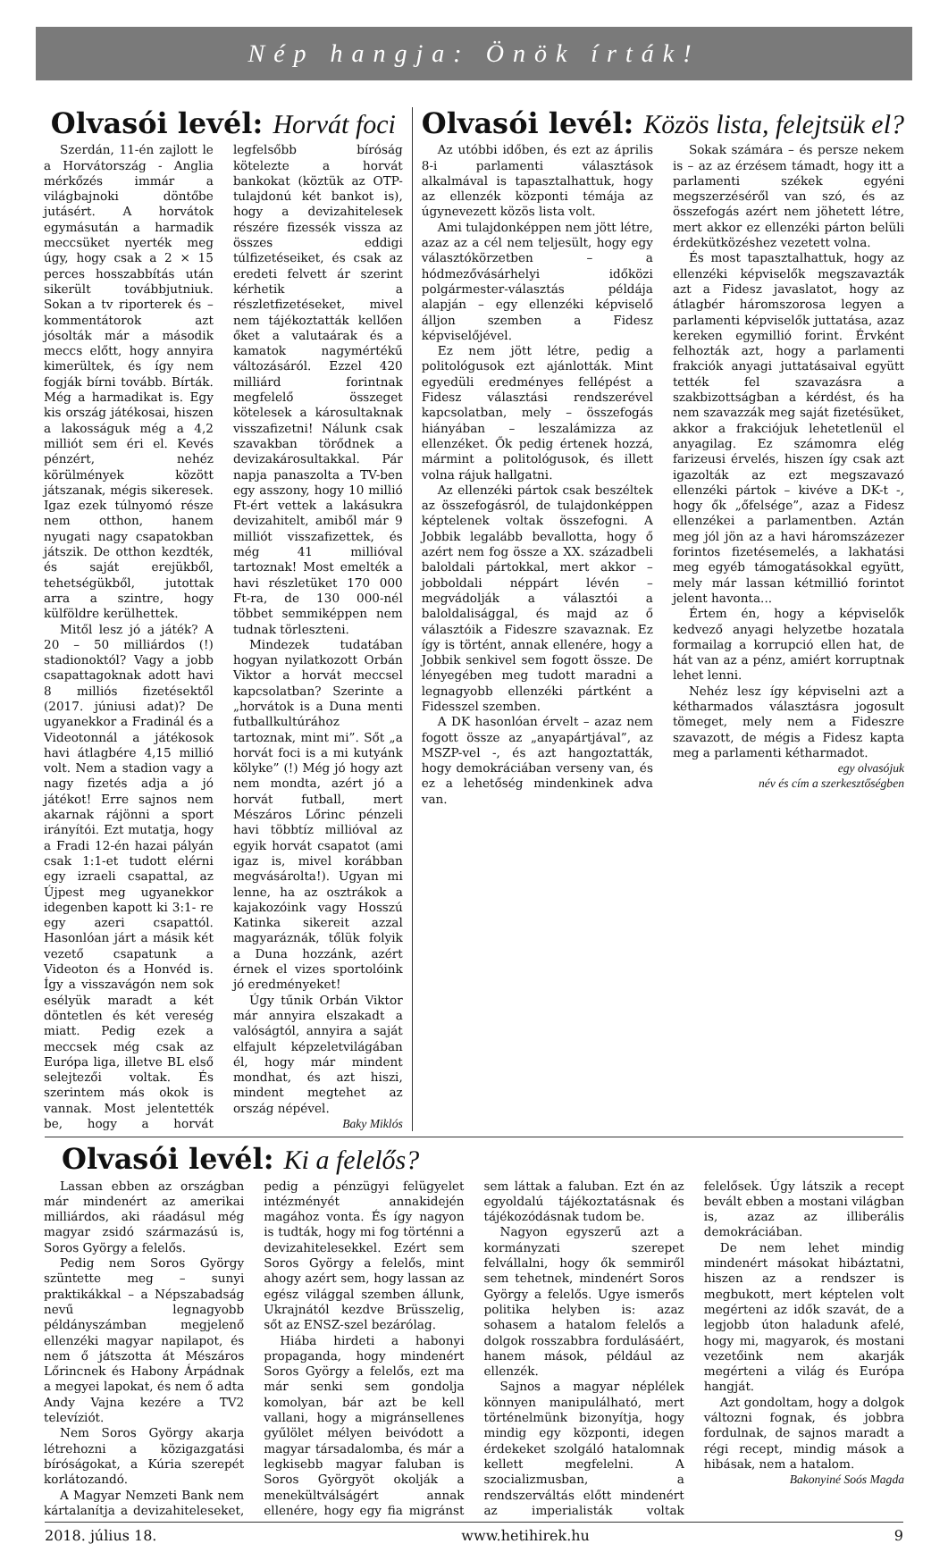Nép hangja: Önök írták!
Olvasói levél: Horvát foci
Szerdán, 11-én zajlott le a Horvátország - Anglia mérkőzés immár a világbajnoki döntőbe jutásért. A horvátok egymásután a harmadik meccsüket nyerték meg úgy, hogy csak a 2 × 15 perces hosszabbítás után sikerült továbbjutniuk. Sokan a tv riporterek és –kommentátorok azt jósolták már a második meccs előtt, hogy annyira kimerültek, és így nem fogják bírni tovább. Bírták. Még a harmadikat is. Egy kis ország játékosai, hiszen a lakosságuk még a 4,2 milliót sem éri el. Kevés pénzért, nehéz körülmények között játszanak, mégis sikeresek. Igaz ezek túlnyomó része nem otthon, hanem nyugati nagy csapatokban játszik. De otthon kezdték, és saját erejükből, tehetségükből, jutottak arra a szintre, hogy külföldre kerülhettek.
Mitől lesz jó a játék? A 20 – 50 milliárdos (!) stadionoktól? Vagy a jobb csapattagoknak adott havi 8 milliós fizetésektől (2017. júniusi adat)? De ugyanekkor a Fradinál és a Videotonnál a játékosok havi átlagbére 4,15 millió volt. Nem a stadion vagy a nagy fizetés adja a jó játékot! Erre sajnos nem akarnak rájönni a sport irányítói. Ezt mutatja, hogy a Fradi 12-én hazai pályán csak 1:1-et tudott elérni egy izraeli csapattal, az Újpest meg ugyanekkor idegenben kapott ki 3:1- re egy azeri csapattól. Hasonlóan járt a másik két vezető csapatunk a Videoton és a Honvéd is. Így a visszavágón nem sok esélyük maradt a két döntetlen és két vereség miatt. Pedig ezek a meccsek még csak az Európa liga, illetve BL első selejtezői voltak. És szerintem más okok is vannak. Most jelentették be, hogy a horvát legfelsőbb bíróság kötelezte a horvát bankokat (köztük az OTP-tulajdonú két bankot is), hogy a devizahitelesek részére fizessék vissza az összes eddigi túlfizetéseiket, és csak az eredeti felvett ár szerint kérhetik a részletfizetéseket, mivel nem tájékoztatták kellően őket a valutaárak és a kamatok nagymértékű változásáról. Ezzel 420 milliárd forintnak megfelelő összeget kötelesek a károsultaknak visszafizetni! Nálunk csak szavakban törődnek a devizakárosultakkal. Pár napja panaszolta a TV-ben egy asszony, hogy 10 millió Ft-ért vettek a lakásukra devizahitelt, amiből már 9 milliót visszafizettek, és még 41 millióval tartoznak! Most emelték a havi részletüket 170 000 Ft-ra, de 130 000-nél többet semmiképpen nem tudnak törleszteni.
Mindezek tudatában hogyan nyilatkozott Orbán Viktor a horvát meccsel kapcsolatban? Szerinte a „horvátok is a Duna menti futballkultúrához tartoznak, mint mi”. Sőt „a horvát foci is a mi kutyánk kölyke” (!) Még jó hogy azt nem mondta, azért jó a horvát futball, mert Mészáros Lőrinc pénzeli havi többtíz millióval az egyik horvát csapatot (ami igaz is, mivel korábban megvásárolta!). Ugyan mi lenne, ha az osztrákok a kajakozóink vagy Hosszú Katinka sikereit azzal magyaráznák, tőlük folyik a Duna hozzánk, azért érnek el vizes sportolóink jó eredményeket!
Úgy tűnik Orbán Viktor már annyira elszakadt a valóságtól, annyira a saját elfajult képzeletvilágában él, hogy már mindent mondhat, és azt hiszi, mindent megtehet az ország népével.
Baky Miklós
Olvasói levél: Közös lista, felejtsük el?
Az utóbbi időben, és ezt az április 8-i parlamenti választások alkalmával is tapasztalhattuk, hogy az ellenzék központi témája az úgynevezett közös lista volt.
Ami tulajdonképpen nem jött létre, azaz az a cél nem teljesült, hogy egy választókörzetben – a hódmezővásárhelyi időközi polgármester-választás példája alapján – egy ellenzéki képviselő álljon szemben a Fidesz képviselőjével.
Ez nem jött létre, pedig a politológusok ezt ajánlották. Mint egyedüli eredményes fellépést a Fidesz választási rendszerével kapcsolatban, mely – összefogás hiányában – leszalámizza az ellenzéket. Ők pedig értenek hozzá, mármint a politológusok, és illett volna rájuk hallgatni.
Az ellenzéki pártok csak beszéltek az összefogásról, de tulajdonképpen képtelenek voltak összefogni. A Jobbik legalább bevallotta, hogy ő azért nem fog össze a XX. századbeli baloldali pártokkal, mert akkor – jobboldali néppárt lévén – megvádolják a választói a baloldalisággal, és majd az ő választóik a Fideszre szavaznak. Ez így is történt, annak ellenére, hogy a Jobbik senkivel sem fogott össze. De lényegében meg tudott maradni a legnagyobb ellenzéki pártként a Fidesszel szemben.
A DK hasonlóan érvelt – azaz nem fogott össze az „anyapártjával”, az MSZP-vel -, és azt hangoztatták, hogy demokráciában verseny van, és ez a lehetőség mindenkinek adva van.
Sokak számára – és persze nekem is – az az érzésem támadt, hogy itt a parlamenti székek egyéni megszerzéséről van szó, és az összefogás azért nem jöhetett létre, mert akkor ez ellenzéki párton belüli érdeküt­közéshez vezetett volna.
És most tapasztalhattuk, hogy az ellenzéki képviselők megszavazták azt a Fidesz javaslatot, hogy az átlagbér háromszorosa legyen a parlamenti képviselők juttatása, azaz kereken egymillió forint. Érvként felhozták azt, hogy a parlamenti frakciók anyagi juttatásaival együtt tették fel szavazásra a szakbizottságban a kérdést, és ha nem szavazzák meg saját fizetésüket, akkor a frakciójuk lehetetlenül el anyagilag. Ez számomra elég farizeusi érvelés, hiszen így csak azt igazolták az ezt megszavazó ellenzéki pártok – kivéve a DK-t -, hogy ők „őfelsége”, azaz a Fidesz ellenzékei a parlamentben. Aztán meg jól jön az a havi háromszázezer forintos fizetésemelés, a lakhatási meg egyéb támogatásokkal együtt, mely már lassan kétmillió forintot jelent havonta...
Értem én, hogy a képviselők kedvező anyagi helyzetbe hozatala formailag a korrupció ellen hat, de hát van az a pénz, amiért korruptnak lehet lenni.
Nehéz lesz így képviselni azt a kétharmados választásra jogosult tömeget, mely nem a Fideszre szavazott, de mégis a Fidesz kapta meg a parlamenti kétharmadot.
egy olvasójuk
név és cím a szerkesztőségben
Olvasói levél: Ki a felelős?
Lassan ebben az országban már mindenért az amerikai milliárdos, aki ráadásul még magyar zsidó származású is, Soros György a felelős.
Pedig nem Soros György szüntette meg – sunyi praktikákkal – a Népszabadság nevű legnagyobb példányszámban megjelenő ellenzéki magyar napilapot, és nem ő játszotta át Mészáros Lőrincnek és Habony Árpádnak a megyei lapokat, és nem ő adta Andy Vajna kezére a TV2 televíziót.
Nem Soros György akarja létrehozni a közigazgatási bíróságokat, a Kúria szerepét korlátozandó.
A Magyar Nemzeti Bank nem kártalanítja a devizahiteleseket, pedig a pénzügyi felügyelet intézményét annakidején magához vonta. És így nagyon is tudták, hogy mi fog történni a devizahitelesekkel. Ezért sem Soros György a felelős, mint ahogy azért sem, hogy lassan az egész világgal szemben állunk, Ukrajnától kezdve Brüsszelig, sőt az ENSZ-szel bezárólag.
Hiába hirdeti a habonyi propaganda, hogy mindenért Soros György a felelős, ezt ma már senki sem gondolja komolyan, bár azt be kell vallani, hogy a migránsellenes gyűlölet mélyen beivódott a magyar társadalomba, és már a legkisebb magyar faluban is Soros Györgyöt okolják a menekültválságért annak ellenére, hogy egy fia migránst sem láttak a faluban. Ezt én az egyoldalú tájékoztatásnak és tájékozódásnak tudom be.
Nagyon egyszerű azt a kormányzati szerepet felvállalni, hogy ők semmiről sem tehetnek, mindenért Soros György a felelős. Ugye ismerős politika helyben is: azaz sohasem a hatalom felelős a dolgok rosszabbra fordulásáért, hanem mások, például az ellenzék.
Sajnos a magyar néplélek könnyen manipulálható, mert történelmünk bizonyítja, hogy mindig egy központi, idegen érdekeket szolgáló hatalomnak kellett megfelelni. A szocializmusban, a rendszerváltás előtt mindenért az imperialisták voltak felelősek. Úgy látszik a recept bevált ebben a mostani világban is, azaz az illiberális demokráciában.
De nem lehet mindig mindenért másokat hibáztatni, hiszen az a rendszer is megbukott, mert képtelen volt megérteni az idők szavát, de a legjobb úton haladunk afelé, hogy mi, magyarok, és mostani vezetőink nem akarják megérteni a világ és Európa hangját.
Azt gondoltam, hogy a dolgok változni fognak, és jobbra fordulnak, de sajnos maradt a régi recept, mindig mások a hibásak, nem a hatalom.
Bakonyiné Soós Magda
2018. július 18. www.hetihirek.hu 9